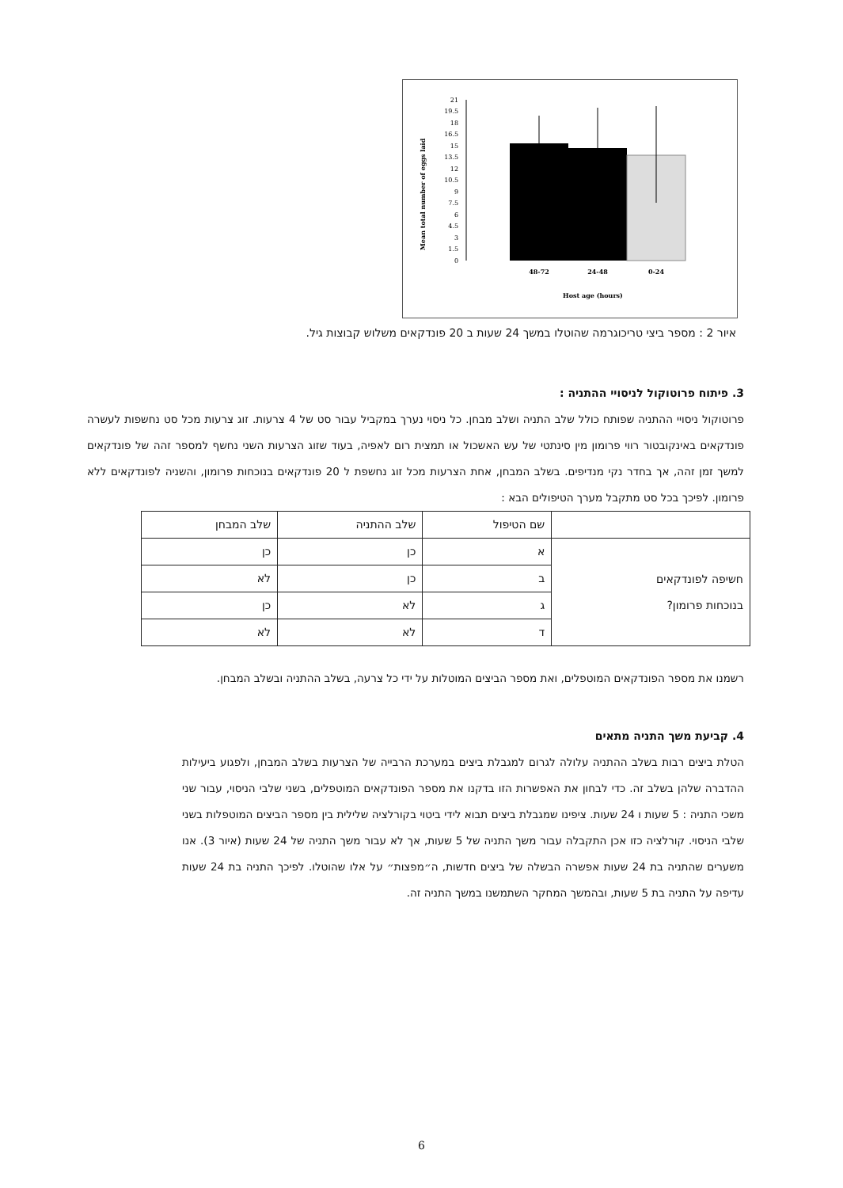21
19.5
18
16.5
15
13.5
12
10.5
9
7.5
6
4.5
3
1.5
0
48-72
24-48
0-24
Host age (hours)
Mean total number of eggs laid
איור 2 : מספר ביצי טריכוגרמה שהוטלו במשך 24 שעות ב 20 פונדקאים משלוש קבוצות גיל.
3. פיתוח פרוטוקול לניסויי ההתניה :
פרוטוקול ניסויי ההתניה שפותח כולל שלב התניה ושלב מבחן. כל ניסוי נערך במקביל עבור סט של 4 צרעות. זוג צרעות מכל סט נחשפות לעשרה פונדקאים באינקובטור רווי פרומון מין סינתטי של עש האשכול או תמצית רום לאפיה, בעוד שזוג הצרעות השני נחשף למספר זהה של פונדקאים למשך זמן זהה, אך בחדר נקי מנדיפים. בשלב המבחן, אחת הצרעות מכל זוג נחשפת ל 20 פונדקאים בנוכחות פרומון, והשניה לפונדקאים ללא פרומון. לפיכך בכל סט מתקבל מערך הטיפולים הבא :
| | שם הטיפול | שלב ההתניה | שלב המבחן |
| חשיפה לפונדקאים בנוכחות פרומון? | א | כן | כן |
| | ב | כן | לא |
| | ג | לא | כן |
| | ד | לא | לא |
רשמנו את מספר הפונדקאים המוטפלים, ואת מספר הביצים המוטלות על ידי כל צרעה, בשלב ההתניה ובשלב המבחן.
4. קביעת משך התניה מתאים
הטלת ביצים רבות בשלב ההתניה עלולה לגרום למגבלת ביצים במערכת הרבייה של הצרעות בשלב המבחן, ולפגוע ביעילות ההדברה שלהן בשלב זה. כדי לבחון את האפשרות הזו בדקנו את מספר הפונדקאים המוטפלים, בשני שלבי הניסוי, עבור שני משכי התניה : 5 שעות ו 24 שעות. ציפינו שמגבלת ביצים תבוא לידי ביטוי בקורלציה שלילית בין מספר הביצים המוטפלות בשני שלבי הניסוי. קורלציה כזו אכן התקבלה עבור משך התניה של 5 שעות, אך לא עבור משך התניה של 24 שעות (איור 3). אנו משערים שהתניה בת 24 שעות אפשרה הבשלה של ביצים חדשות, ה״מפצות״ על אלו שהוטלו. לפיכך התניה בת 24 שעות עדיפה על התניה בת 5 שעות, ובהמשך המחקר השתמשנו במשך התניה זה.
6